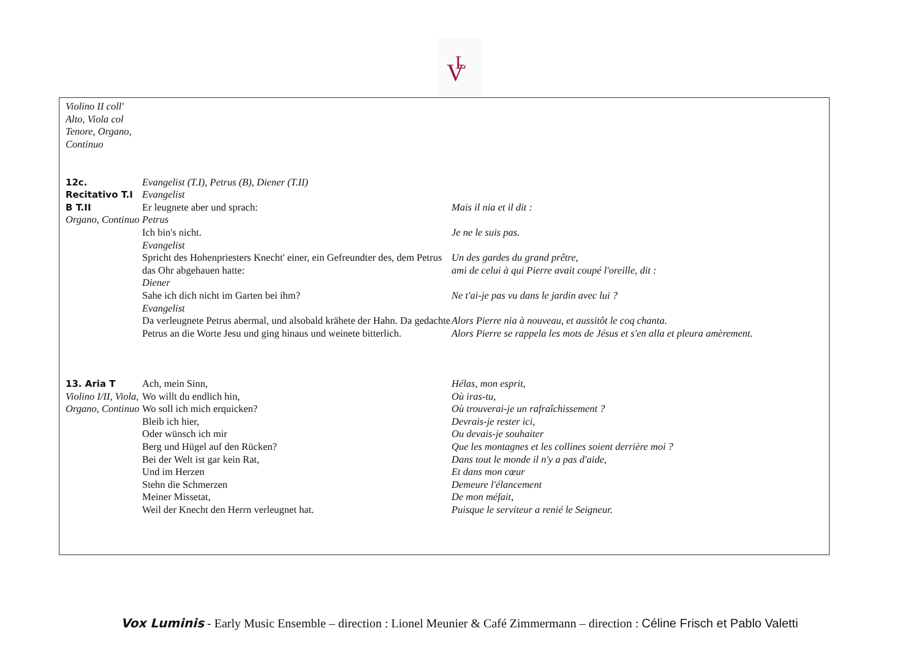V
L
| Violino II coll' Alto, Viola col Tenore, Organo, Continuo | | |
| 12c. Recitativo T.I B T.II Organo, Continuo | Evangelist (T.I), Petrus (B), Diener (T.II) Evangelist Er leugnete aber und sprach: Petrus Ich bin's nicht. Evangelist Spricht des Hohenpriesters Knecht' einer, ein Gefreundter des, dem Petrus das Ohr abgehauen hatte: Diener Sahe ich dich nicht im Garten bei ihm? Evangelist Da verleugnete Petrus abermal, und alsobald krähete der Hahn. Da gedachte Petrus an die Worte Jesu und ging hinaus und weinete bitterlich. | Mais il nia et il dit : Je ne le suis pas. Un des gardes du grand prêtre, ami de celui à qui Pierre avait coupé l'oreille, dit : Ne t'ai-je pas vu dans le jardin avec lui ? Alors Pierre nia à nouveau, et aussitôt le coq chanta. Alors Pierre se rappela les mots de Jésus et s'en alla et pleura amèrement. |
| 13. Aria T Violino I/II, Viola, Organo, Continuo | Ach, mein Sinn, Wo willt du endlich hin, Wo soll ich mich erquicken? Bleib ich hier, Oder wünsch ich mir Berg und Hügel auf den Rücken? Bei der Welt ist gar kein Rat, Und im Herzen Stehn die Schmerzen Meiner Missetat, Weil der Knecht den Herrn verleugnet hat. | Hélas, mon esprit, Où iras-tu, Où trouverai-je un rafraîchissement ? Devrais-je rester ici, Ou devais-je souhaiter Que les montagnes et les collines soient derrière moi ? Dans tout le monde il n'y a pas d'aide, Et dans mon cœur Demeure l'élancement De mon méfait, Puisque le serviteur a renié le Seigneur. |
Vox Luminis - Early Music Ensemble – direction : Lionel Meunier & Café Zimmermann – direction : Céline Frisch et Pablo Valetti